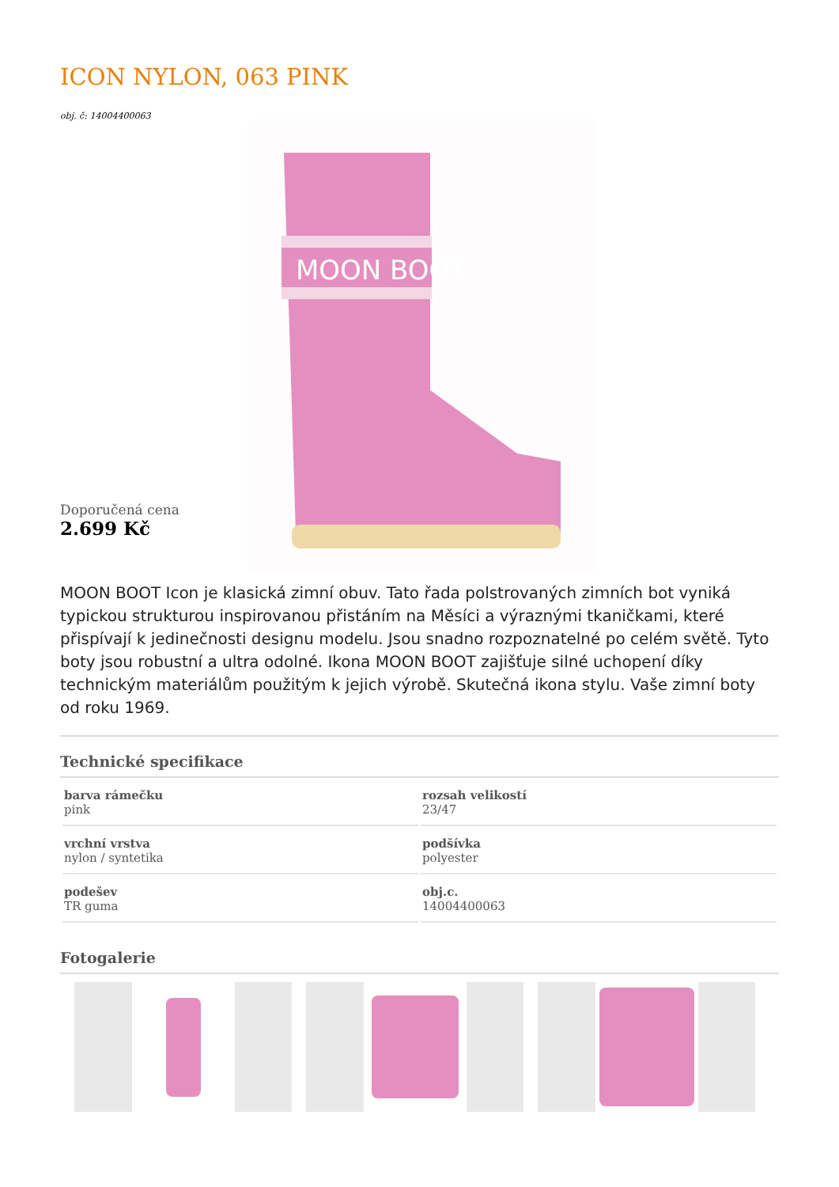ICON NYLON, 063 PINK
obj. č: 14004400063
Doporučená cena
2.699 Kč
MOON BOOT
MOON BOOT Icon je klasická zimní obuv. Tato řada polstrovaných zimních bot vyniká typickou strukturou inspirovanou přistáním na Měsíci a výraznými tkaničkami, které přispívají k jedinečnosti designu modelu. Jsou snadno rozpoznatelné po celém světě. Tyto boty jsou robustní a ultra odolné. Ikona MOON BOOT zajišťuje silné uchopení díky technickým materiálům použitým k jejich výrobě. Skutečná ikona stylu. Vaše zimní boty od roku 1969.
Technické specifikace
| barva rámečku pink | rozsah velikostí 23/47 |
| vrchní vrstva nylon / syntetika | podšívka polyester |
| podešev TR guma | obj.c. 14004400063 |
Fotogalerie